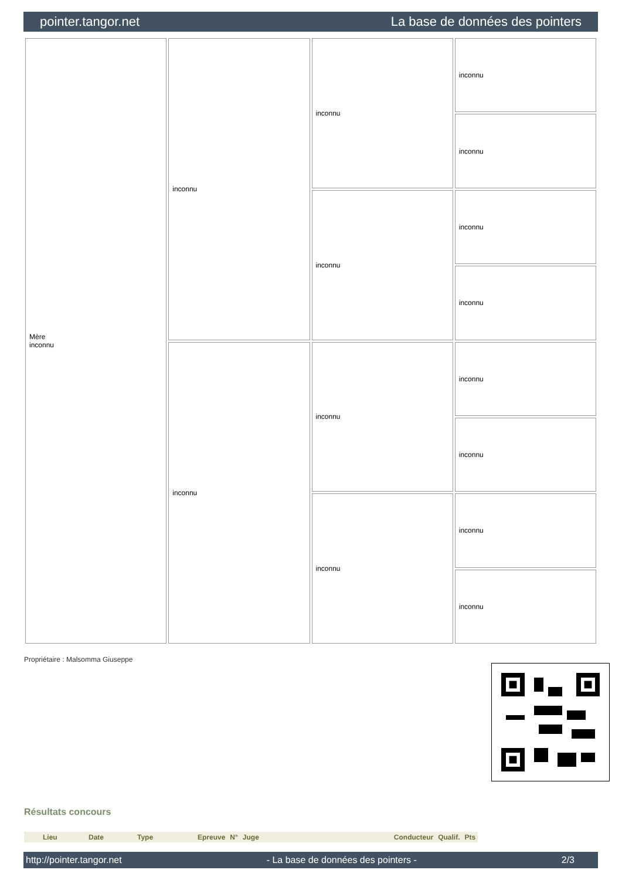pointer.tangor.net La base de données des pointers
| Mère inconnu | inconnu | inconnu | inconnu |
| | | | inconnu |
| | | inconnu | inconnu |
| | | | inconnu |
| | inconnu | inconnu | inconnu |
| | | | inconnu |
| | | inconnu | inconnu |
| | | | inconnu |
Propriétaire : Malsomma Giuseppe
Résultats concours
| | Lieu | Date | Type | Epreuve | N° | Juge | Conducteur | Qualif. | Pts |
| --- | --- | --- | --- | --- | --- | --- | --- | --- | --- |
http://pointer.tangor.net - La base de données des pointers - 2/3